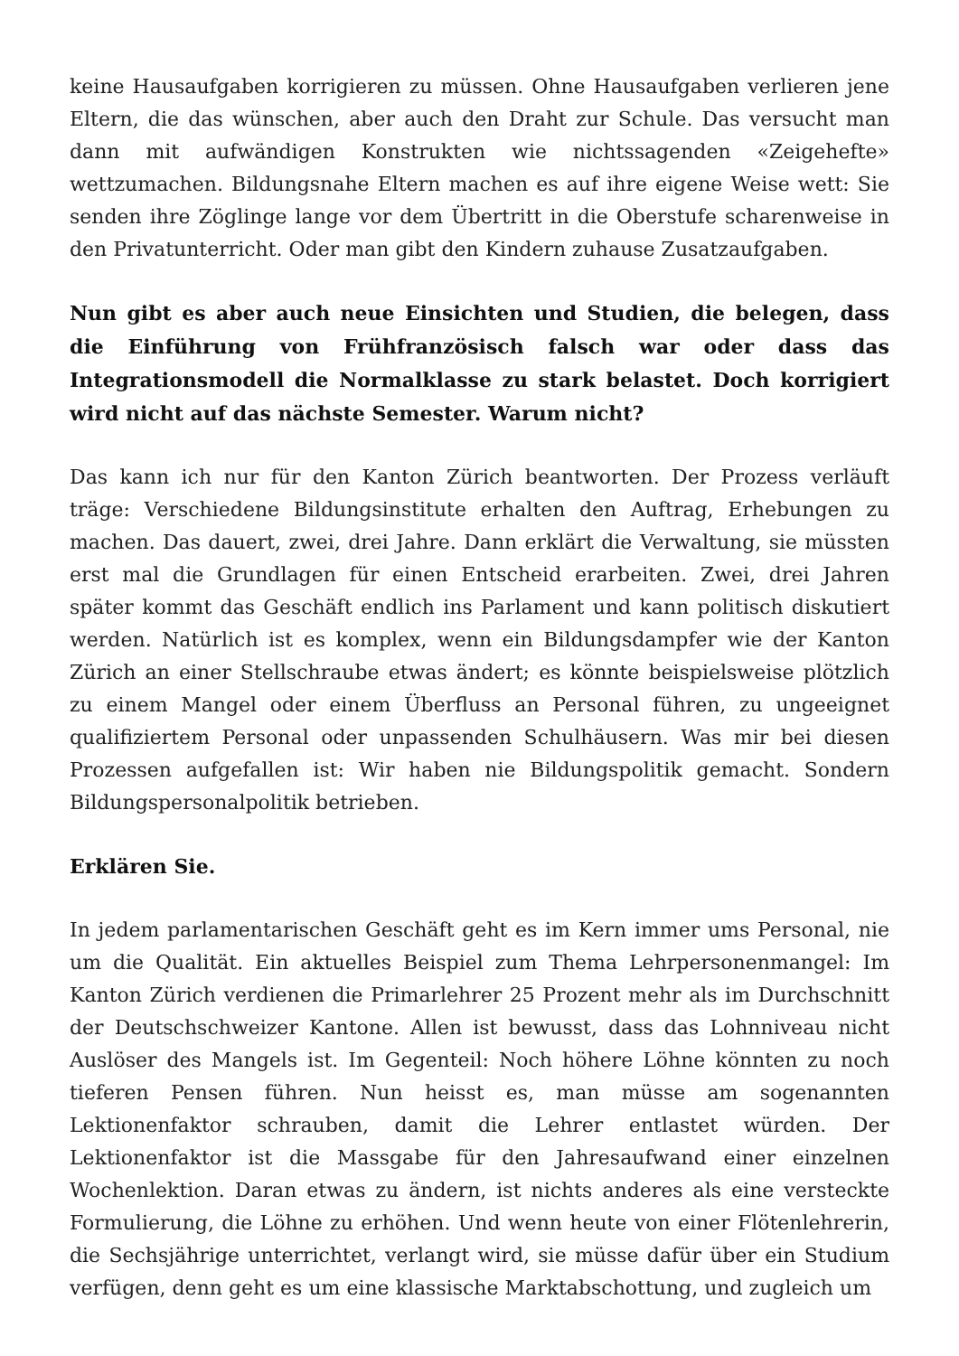keine Hausaufgaben korrigieren zu müssen. Ohne Hausaufgaben verlieren jene Eltern, die das wünschen, aber auch den Draht zur Schule. Das versucht man dann mit aufwändigen Konstrukten wie nichtssagenden «Zeigehefte» wettzumachen. Bildungsnahe Eltern machen es auf ihre eigene Weise wett: Sie senden ihre Zöglinge lange vor dem Übertritt in die Oberstufe scharenweise in den Privatunterricht. Oder man gibt den Kindern zuhause Zusatzaufgaben.
Nun gibt es aber auch neue Einsichten und Studien, die belegen, dass die Einführung von Frühfranzösisch falsch war oder dass das Integrationsmodell die Normalklasse zu stark belastet. Doch korrigiert wird nicht auf das nächste Semester. Warum nicht?
Das kann ich nur für den Kanton Zürich beantworten. Der Prozess verläuft träge: Verschiedene Bildungsinstitute erhalten den Auftrag, Erhebungen zu machen. Das dauert, zwei, drei Jahre. Dann erklärt die Verwaltung, sie müssten erst mal die Grundlagen für einen Entscheid erarbeiten. Zwei, drei Jahren später kommt das Geschäft endlich ins Parlament und kann politisch diskutiert werden. Natürlich ist es komplex, wenn ein Bildungsdampfer wie der Kanton Zürich an einer Stellschraube etwas ändert; es könnte beispielsweise plötzlich zu einem Mangel oder einem Überfluss an Personal führen, zu ungeeignet qualifiziertem Personal oder unpassenden Schulhäusern. Was mir bei diesen Prozessen aufgefallen ist: Wir haben nie Bildungspolitik gemacht. Sondern Bildungspersonalpolitik betrieben.
Erklären Sie.
In jedem parlamentarischen Geschäft geht es im Kern immer ums Personal, nie um die Qualität. Ein aktuelles Beispiel zum Thema Lehrpersonenmangel: Im Kanton Zürich verdienen die Primarlehrer 25 Prozent mehr als im Durchschnitt der Deutschschweizer Kantone. Allen ist bewusst, dass das Lohnniveau nicht Auslöser des Mangels ist. Im Gegenteil: Noch höhere Löhne könnten zu noch tieferen Pensen führen. Nun heisst es, man müsse am sogenannten Lektionenfaktor schrauben, damit die Lehrer entlastet würden. Der Lektionenfaktor ist die Massgabe für den Jahresaufwand einer einzelnen Wochenlektion. Daran etwas zu ändern, ist nichts anderes als eine versteckte Formulierung, die Löhne zu erhöhen. Und wenn heute von einer Flötenlehrerin, die Sechsjährige unterrichtet, verlangt wird, sie müsse dafür über ein Studium verfügen, denn geht es um eine klassische Marktabschottung, und zugleich um